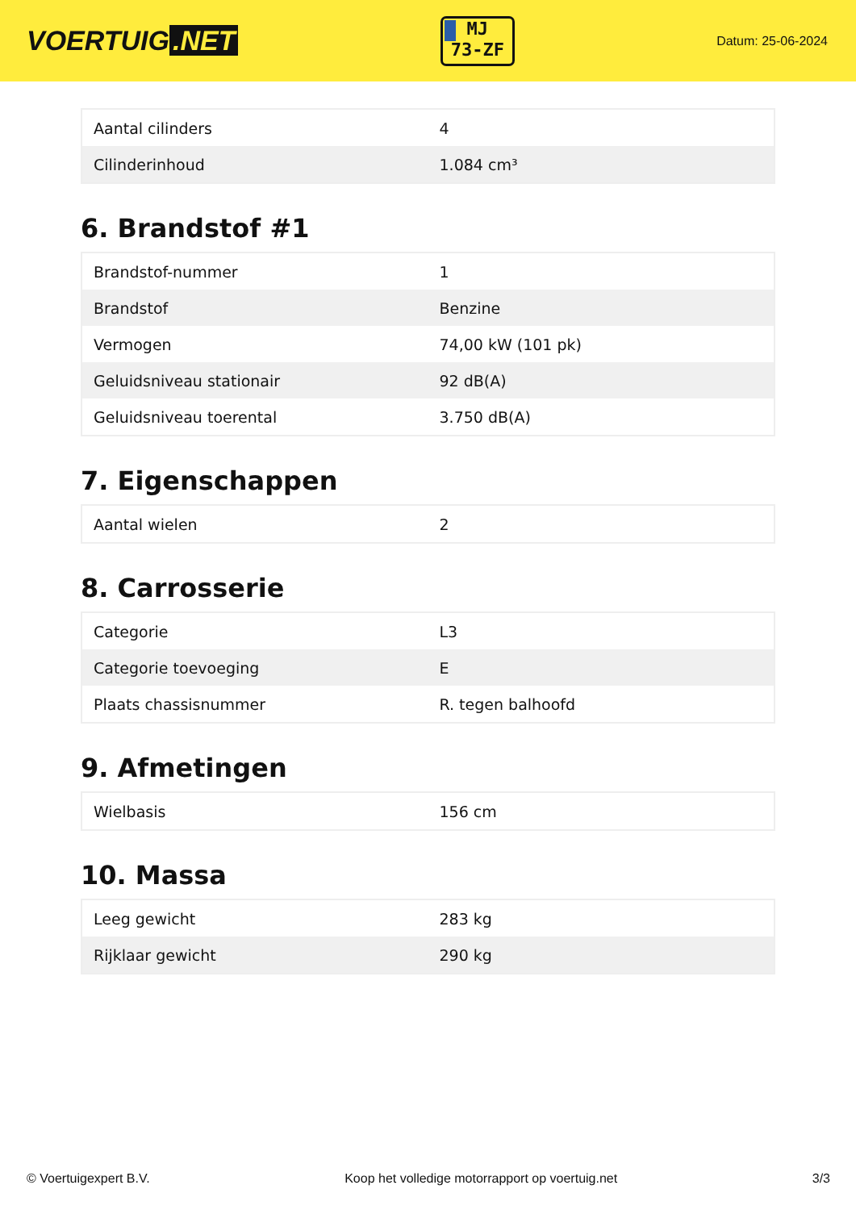VOERTUIG.NET
MJ
73-ZF
Datum: 25-06-2024
| Aantal cilinders | 4 |
| Cilinderinhoud | 1.084 cm³ |
6. Brandstof #1
| Brandstof-nummer | 1 |
| Brandstof | Benzine |
| Vermogen | 74,00 kW (101 pk) |
| Geluidsniveau stationair | 92 dB(A) |
| Geluidsniveau toerental | 3.750 dB(A) |
7. Eigenschappen
| Aantal wielen | 2 |
8. Carrosserie
| Categorie | L3 |
| Categorie toevoeging | E |
| Plaats chassisnummer | R. tegen balhoofd |
9. Afmetingen
| Wielbasis | 156 cm |
10. Massa
| Leeg gewicht | 283 kg |
| Rijklaar gewicht | 290 kg |
© Voertuigexpert B.V. Koop het volledige motorrapport op voertuig.net 3/3